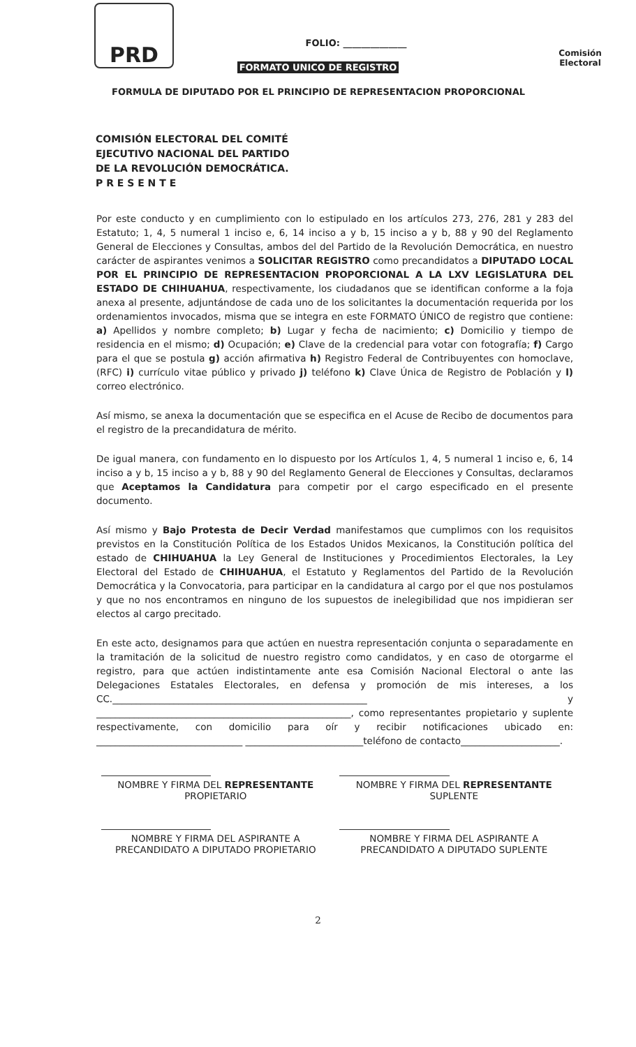PRD
FOLIO: ______________
Comisión Electoral
FORMATO UNICO DE REGISTRO
FORMULA DE DIPUTADO POR EL PRINCIPIO DE REPRESENTACION PROPORCIONAL
COMISIÓN ELECTORAL DEL COMITÉ
EJECUTIVO NACIONAL DEL PARTIDO
DE LA REVOLUCIÓN DEMOCRÁTICA.
P R E S E N T E
Por este conducto y en cumplimiento con lo estipulado en los artículos 273, 276, 281 y 283 del Estatuto; 1, 4, 5 numeral 1 inciso e, 6, 14 inciso a y b, 15 inciso a y b, 88 y 90 del Reglamento General de Elecciones y Consultas, ambos del del Partido de la Revolución Democrática, en nuestro carácter de aspirantes venimos a SOLICITAR REGISTRO como precandidatos a DIPUTADO LOCAL POR EL PRINCIPIO DE REPRESENTACION PROPORCIONAL A LA LXV LEGISLATURA DEL ESTADO DE CHIHUAHUA, respectivamente, los ciudadanos que se identifican conforme a la foja anexa al presente, adjuntándose de cada uno de los solicitantes la documentación requerida por los ordenamientos invocados, misma que se integra en este FORMATO ÚNICO de registro que contiene: a) Apellidos y nombre completo; b) Lugar y fecha de nacimiento; c) Domicilio y tiempo de residencia en el mismo; d) Ocupación; e) Clave de la credencial para votar con fotografía; f) Cargo para el que se postula g) acción afirmativa h) Registro Federal de Contribuyentes con homoclave, (RFC) i) currículo vitae público y privado j) teléfono k) Clave Única de Registro de Población y l) correo electrónico.
Así mismo, se anexa la documentación que se especifica en el Acuse de Recibo de documentos para el registro de la precandidatura de mérito.
De igual manera, con fundamento en lo dispuesto por los Artículos 1, 4, 5 numeral 1 inciso e, 6, 14 inciso a y b, 15 inciso a y b, 88 y 90 del Reglamento General de Elecciones y Consultas, declaramos que Aceptamos la Candidatura para competir por el cargo especificado en el presente documento.
Así mismo y Bajo Protesta de Decir Verdad manifestamos que cumplimos con los requisitos previstos en la Constitución Política de los Estados Unidos Mexicanos, la Constitución política del estado de CHIHUAHUA la Ley General de Instituciones y Procedimientos Electorales, la Ley Electoral del Estado de CHIHUAHUA, el Estatuto y Reglamentos del Partido de la Revolución Democrática y la Convocatoria, para participar en la candidatura al cargo por el que nos postulamos y que no nos encontramos en ninguno de los supuestos de inelegibilidad que nos impidieran ser electos al cargo precitado.
En este acto, designamos para que actúen en nuestra representación conjunta o separadamente en la tramitación de la solicitud de nuestro registro como candidatos, y en caso de otorgarme el registro, para que actúen indistintamente ante esa Comisión Nacional Electoral o ante las Delegaciones Estatales Electorales, en defensa y promoción de mis intereses, a los CC.______________________________________________________ y ______________________________________________________, como representantes propietario y suplente respectivamente, con domicilio para oír y recibir notificaciones ubicado en: _______________________________ _________________________teléfono de contacto_____________________.
NOMBRE Y FIRMA DEL REPRESENTANTE
PROPIETARIO
NOMBRE Y FIRMA DEL REPRESENTANTE
SUPLENTE
NOMBRE Y FIRMA DEL ASPIRANTE A
PRECANDIDATO A DIPUTADO PROPIETARIO
NOMBRE Y FIRMA DEL ASPIRANTE A
PRECANDIDATO A DIPUTADO SUPLENTE
2